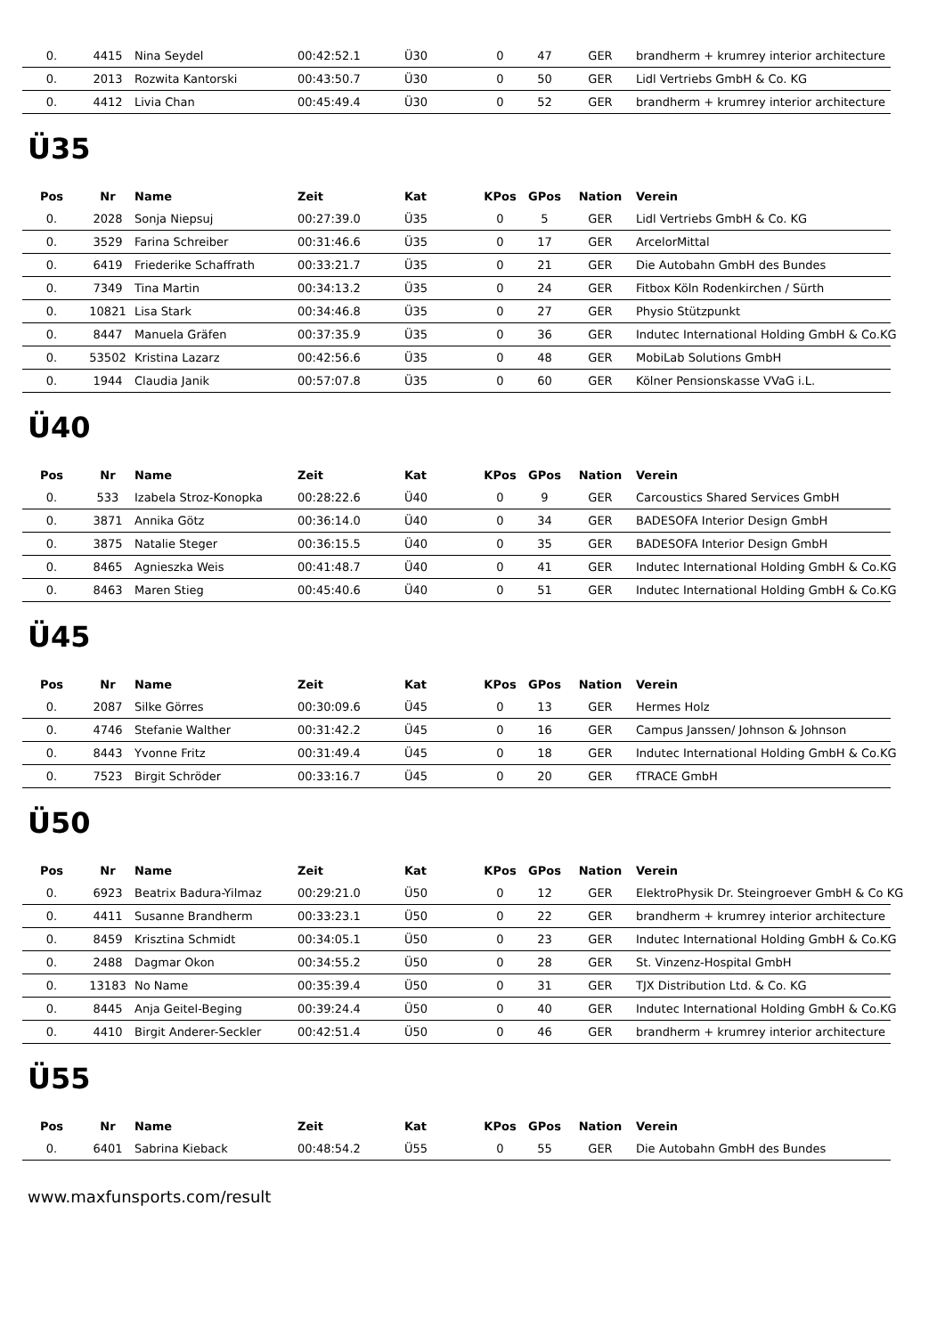| 0. | 4415 | Nina Seydel | 00:42:52.1 | Ü30 | 0 | 47 | GER | brandherm + krumrey interior architecture |
| 0. | 2013 | Rozwita Kantorski | 00:43:50.7 | Ü30 | 0 | 50 | GER | Lidl Vertriebs GmbH & Co. KG |
| 0. | 4412 | Livia Chan | 00:45:49.4 | Ü30 | 0 | 52 | GER | brandherm + krumrey interior architecture |
Ü35
| Pos | Nr | Name | Zeit | Kat | KPos | GPos | Nation | Verein |
| --- | --- | --- | --- | --- | --- | --- | --- | --- |
| 0. | 2028 | Sonja Niepsuj | 00:27:39.0 | Ü35 | 0 | 5 | GER | Lidl Vertriebs GmbH & Co. KG |
| 0. | 3529 | Farina Schreiber | 00:31:46.6 | Ü35 | 0 | 17 | GER | ArcelorMittal |
| 0. | 6419 | Friederike Schaffrath | 00:33:21.7 | Ü35 | 0 | 21 | GER | Die Autobahn GmbH des Bundes |
| 0. | 7349 | Tina Martin | 00:34:13.2 | Ü35 | 0 | 24 | GER | Fitbox Köln Rodenkirchen / Sürth |
| 0. | 10821 | Lisa Stark | 00:34:46.8 | Ü35 | 0 | 27 | GER | Physio Stützpunkt |
| 0. | 8447 | Manuela Gräfen | 00:37:35.9 | Ü35 | 0 | 36 | GER | Indutec International Holding GmbH & Co.KG |
| 0. | 53502 | Kristina Lazarz | 00:42:56.6 | Ü35 | 0 | 48 | GER | MobiLab Solutions GmbH |
| 0. | 1944 | Claudia Janik | 00:57:07.8 | Ü35 | 0 | 60 | GER | Kölner Pensionskasse VVaG i.L. |
Ü40
| Pos | Nr | Name | Zeit | Kat | KPos | GPos | Nation | Verein |
| --- | --- | --- | --- | --- | --- | --- | --- | --- |
| 0. | 533 | Izabela Stroz-Konopka | 00:28:22.6 | Ü40 | 0 | 9 | GER | Carcoustics Shared Services GmbH |
| 0. | 3871 | Annika Götz | 00:36:14.0 | Ü40 | 0 | 34 | GER | BADESOFA Interior Design GmbH |
| 0. | 3875 | Natalie Steger | 00:36:15.5 | Ü40 | 0 | 35 | GER | BADESOFA Interior Design GmbH |
| 0. | 8465 | Agnieszka Weis | 00:41:48.7 | Ü40 | 0 | 41 | GER | Indutec International Holding GmbH & Co.KG |
| 0. | 8463 | Maren Stieg | 00:45:40.6 | Ü40 | 0 | 51 | GER | Indutec International Holding GmbH & Co.KG |
Ü45
| Pos | Nr | Name | Zeit | Kat | KPos | GPos | Nation | Verein |
| --- | --- | --- | --- | --- | --- | --- | --- | --- |
| 0. | 2087 | Silke Görres | 00:30:09.6 | Ü45 | 0 | 13 | GER | Hermes Holz |
| 0. | 4746 | Stefanie Walther | 00:31:42.2 | Ü45 | 0 | 16 | GER | Campus Janssen/ Johnson & Johnson |
| 0. | 8443 | Yvonne Fritz | 00:31:49.4 | Ü45 | 0 | 18 | GER | Indutec International Holding GmbH & Co.KG |
| 0. | 7523 | Birgit Schröder | 00:33:16.7 | Ü45 | 0 | 20 | GER | fTRACE GmbH |
Ü50
| Pos | Nr | Name | Zeit | Kat | KPos | GPos | Nation | Verein |
| --- | --- | --- | --- | --- | --- | --- | --- | --- |
| 0. | 6923 | Beatrix Badura-Yilmaz | 00:29:21.0 | Ü50 | 0 | 12 | GER | ElektroPhysik Dr. Steingroever GmbH & Co KG |
| 0. | 4411 | Susanne Brandherm | 00:33:23.1 | Ü50 | 0 | 22 | GER | brandherm + krumrey interior architecture |
| 0. | 8459 | Krisztina Schmidt | 00:34:05.1 | Ü50 | 0 | 23 | GER | Indutec International Holding GmbH & Co.KG |
| 0. | 2488 | Dagmar Okon | 00:34:55.2 | Ü50 | 0 | 28 | GER | St. Vinzenz-Hospital GmbH |
| 0. | 13183 | No Name | 00:35:39.4 | Ü50 | 0 | 31 | GER | TJX Distribution Ltd. & Co. KG |
| 0. | 8445 | Anja Geitel-Beging | 00:39:24.4 | Ü50 | 0 | 40 | GER | Indutec International Holding GmbH & Co.KG |
| 0. | 4410 | Birgit Anderer-Seckler | 00:42:51.4 | Ü50 | 0 | 46 | GER | brandherm + krumrey interior architecture |
Ü55
| Pos | Nr | Name | Zeit | Kat | KPos | GPos | Nation | Verein |
| --- | --- | --- | --- | --- | --- | --- | --- | --- |
| 0. | 6401 | Sabrina Kieback | 00:48:54.2 | Ü55 | 0 | 55 | GER | Die Autobahn GmbH des Bundes |
www.maxfunsports.com/result